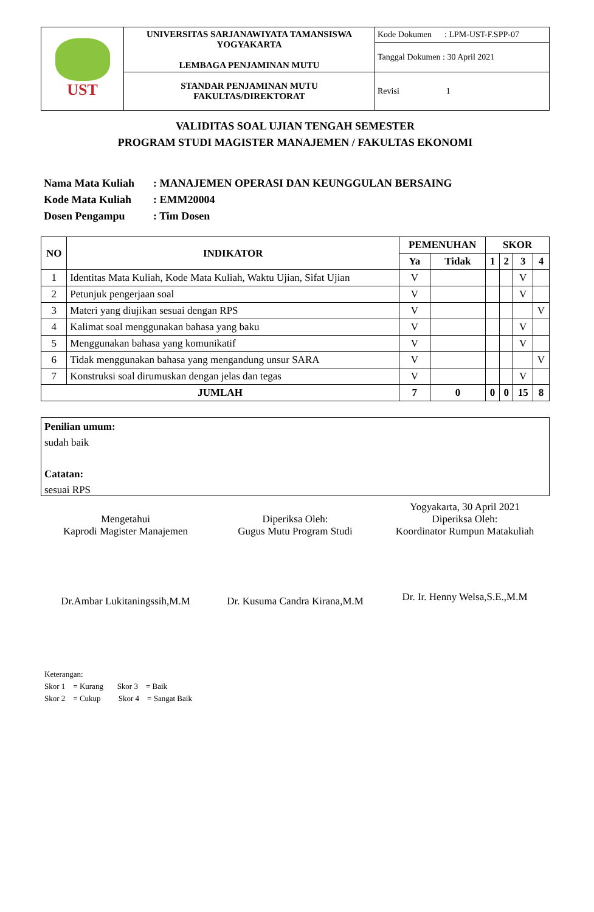| UST | UNIVERSITAS SARJANAWIYATA TAMANSISWA YOGYAKARTA LEMBAGA PENJAMINAN MUTU | Kode Dokumen : LPM-UST-F.SPP-07 |
| | | Tanggal Dokumen : 30 April 2021 |
| | STANDAR PENJAMINAN MUTU FAKULTAS/DIREKTORAT | Revisi 1 |
VALIDITAS SOAL UJIAN TENGAH SEMESTER
PROGRAM STUDI MAGISTER MANAJEMEN / FAKULTAS EKONOMI
Nama Mata Kuliah: MANAJEMEN OPERASI DAN KEUNGGULAN BERSAING
Kode Mata Kuliah: EMM20004
Dosen Pengampu: Tim Dosen
| NO | INDIKATOR | PEMENUHAN | | SKOR | | | |
| --- | --- | --- | --- | --- | --- | --- | --- |
| | | Ya | Tidak | 1 | 2 | 3 | 4 |
| 1 | Identitas Mata Kuliah, Kode Mata Kuliah, Waktu Ujian, Sifat Ujian | V | | | | V | |
| 2 | Petunjuk pengerjaan soal | V | | | | V | |
| 3 | Materi yang diujikan sesuai dengan RPS | V | | | | | V |
| 4 | Kalimat soal menggunakan bahasa yang baku | V | | | | V | |
| 5 | Menggunakan bahasa yang komunikatif | V | | | | V | |
| 6 | Tidak menggunakan bahasa yang mengandung unsur SARA | V | | | | | V |
| 7 | Konstruksi soal dirumuskan dengan jelas dan tegas | V | | | | V | |
| JUMLAH | | 7 | 0 | 0 | 0 | 15 | 8 |
Penilian umum:
sudah baik
Catatan:
sesuai RPS
Mengetahui
Kaprodi Magister Manajemen
Dr.Ambar Lukitaningssih,M.M
Diperiksa Oleh:
Gugus Mutu Program Studi
Dr. Kusuma Candra Kirana,M.M
Yogyakarta, 30 April 2021
Diperiksa Oleh:
Koordinator Rumpun Matakuliah
Dr. Ir. Henny Welsa,S.E.,M.M
Keterangan:
Skor 1 = Kurang Skor 3 = Baik
Skor 2 = Cukup Skor 4 = Sangat Baik